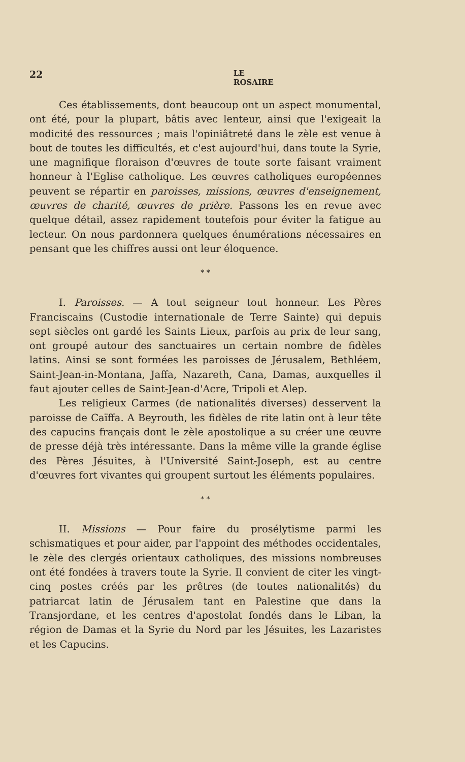22 LE ROSAIRE
Ces établissements, dont beaucoup ont un aspect monumental, ont été, pour la plupart, bâtis avec lenteur, ainsi que l'exigeait la modicité des ressources ; mais l'opiniâtreté dans le zèle est venue à bout de toutes les difficultés, et c'est aujourd'hui, dans toute la Syrie, une magnifique floraison d'œuvres de toute sorte faisant vraiment honneur à l'Eglise catholique. Les œuvres catholiques européennes peuvent se répartir en paroisses, missions, œuvres d'enseignement, œuvres de charité, œuvres de prière. Passons les en revue avec quelque détail, assez rapidement toutefois pour éviter la fatigue au lecteur. On nous pardonnera quelques énumérations nécessaires en pensant que les chiffres aussi ont leur éloquence.
* *
I. Paroisses. — A tout seigneur tout honneur. Les Pères Franciscains (Custodie internationale de Terre Sainte) qui depuis sept siècles ont gardé les Saints Lieux, parfois au prix de leur sang, ont groupé autour des sanctuaires un certain nombre de fidèles latins. Ainsi se sont formées les paroisses de Jérusalem, Bethléem, Saint-Jean-in-Montana, Jaffa, Nazareth, Cana, Damas, auxquelles il faut ajouter celles de Saint-Jean-d'Acre, Tripoli et Alep.
Les religieux Carmes (de nationalités diverses) desservent la paroisse de Caïffa. A Beyrouth, les fidèles de rite latin ont à leur tête des capucins français dont le zèle apostolique a su créer une œuvre de presse déjà très intéressante. Dans la même ville la grande église des Pères Jésuites, à l'Université Saint-Joseph, est au centre d'œuvres fort vivantes qui groupent surtout les éléments populaires.
* *
II. Missions — Pour faire du prosélytisme parmi les schismatiques et pour aider, par l'appoint des méthodes occidentales, le zèle des clergés orientaux catholiques, des missions nombreuses ont été fondées à travers toute la Syrie. Il convient de citer les vingt-cinq postes créés par les prêtres (de toutes nationalités) du patriarcat latin de Jérusalem tant en Palestine que dans la Transjordane, et les centres d'apostolat fondés dans le Liban, la région de Damas et la Syrie du Nord par les Jésuites, les Lazaristes et les Capucins.